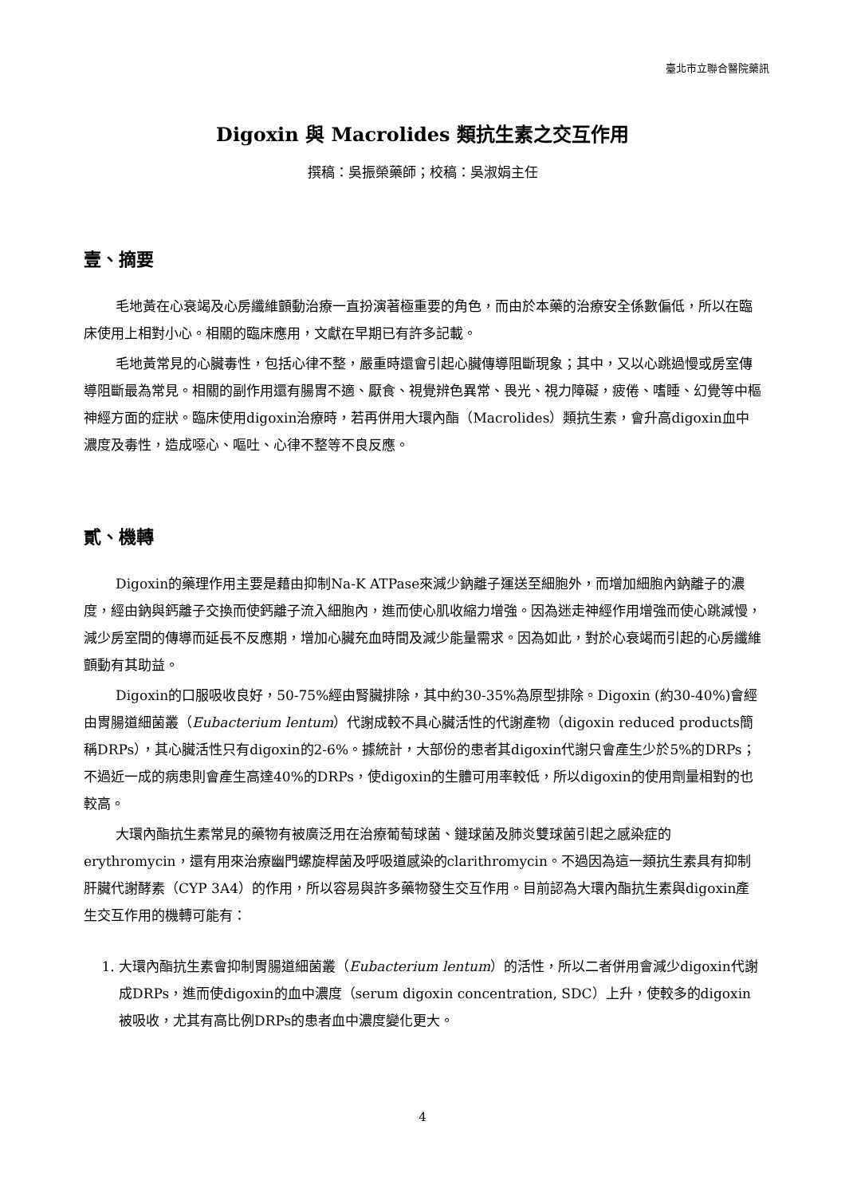臺北市立聯合醫院藥訊
Digoxin 與 Macrolides 類抗生素之交互作用
撰稿：吳振榮藥師；校稿：吳淑娟主任
壹、摘要
毛地黃在心衰竭及心房纖維顫動治療一直扮演著極重要的角色，而由於本藥的治療安全係數偏低，所以在臨床使用上相對小心。相關的臨床應用，文獻在早期已有許多記載。
毛地黃常見的心臟毒性，包括心律不整，嚴重時還會引起心臟傳導阻斷現象；其中，又以心跳過慢或房室傳導阻斷最為常見。相關的副作用還有腸胃不適、厭食、視覺辨色異常、畏光、視力障礙，疲倦、嗜睡、幻覺等中樞神經方面的症狀。臨床使用digoxin治療時，若再併用大環內酯（Macrolides）類抗生素，會升高digoxin血中濃度及毒性，造成噁心、嘔吐、心律不整等不良反應。
貳、機轉
Digoxin的藥理作用主要是藉由抑制Na-K ATPase來減少鈉離子運送至細胞外，而增加細胞內鈉離子的濃度，經由鈉與鈣離子交換而使鈣離子流入細胞內，進而使心肌收縮力增強。因為迷走神經作用增強而使心跳減慢，減少房室間的傳導而延長不反應期，增加心臟充血時間及減少能量需求。因為如此，對於心衰竭而引起的心房纖維顫動有其助益。
Digoxin的口服吸收良好，50-75%經由腎臟排除，其中約30-35%為原型排除。Digoxin (約30-40%)會經由胃腸道細菌叢（Eubacterium lentum）代謝成較不具心臟活性的代謝產物（digoxin reduced products簡稱DRPs），其心臟活性只有digoxin的2-6%。據統計，大部份的患者其digoxin代謝只會產生少於5%的DRPs；不過近一成的病患則會產生高達40%的DRPs，使digoxin的生體可用率較低，所以digoxin的使用劑量相對的也較高。
大環內酯抗生素常見的藥物有被廣泛用在治療葡萄球菌、鏈球菌及肺炎雙球菌引起之感染症的erythromycin，還有用來治療幽門螺旋桿菌及呼吸道感染的clarithromycin。不過因為這一類抗生素具有抑制肝臟代謝酵素（CYP 3A4）的作用，所以容易與許多藥物發生交互作用。目前認為大環內酯抗生素與digoxin產生交互作用的機轉可能有：
1. 大環內酯抗生素會抑制胃腸道細菌叢（Eubacterium lentum）的活性，所以二者併用會減少digoxin代謝成DRPs，進而使digoxin的血中濃度（serum digoxin concentration, SDC）上升，使較多的digoxin被吸收，尤其有高比例DRPs的患者血中濃度變化更大。
4